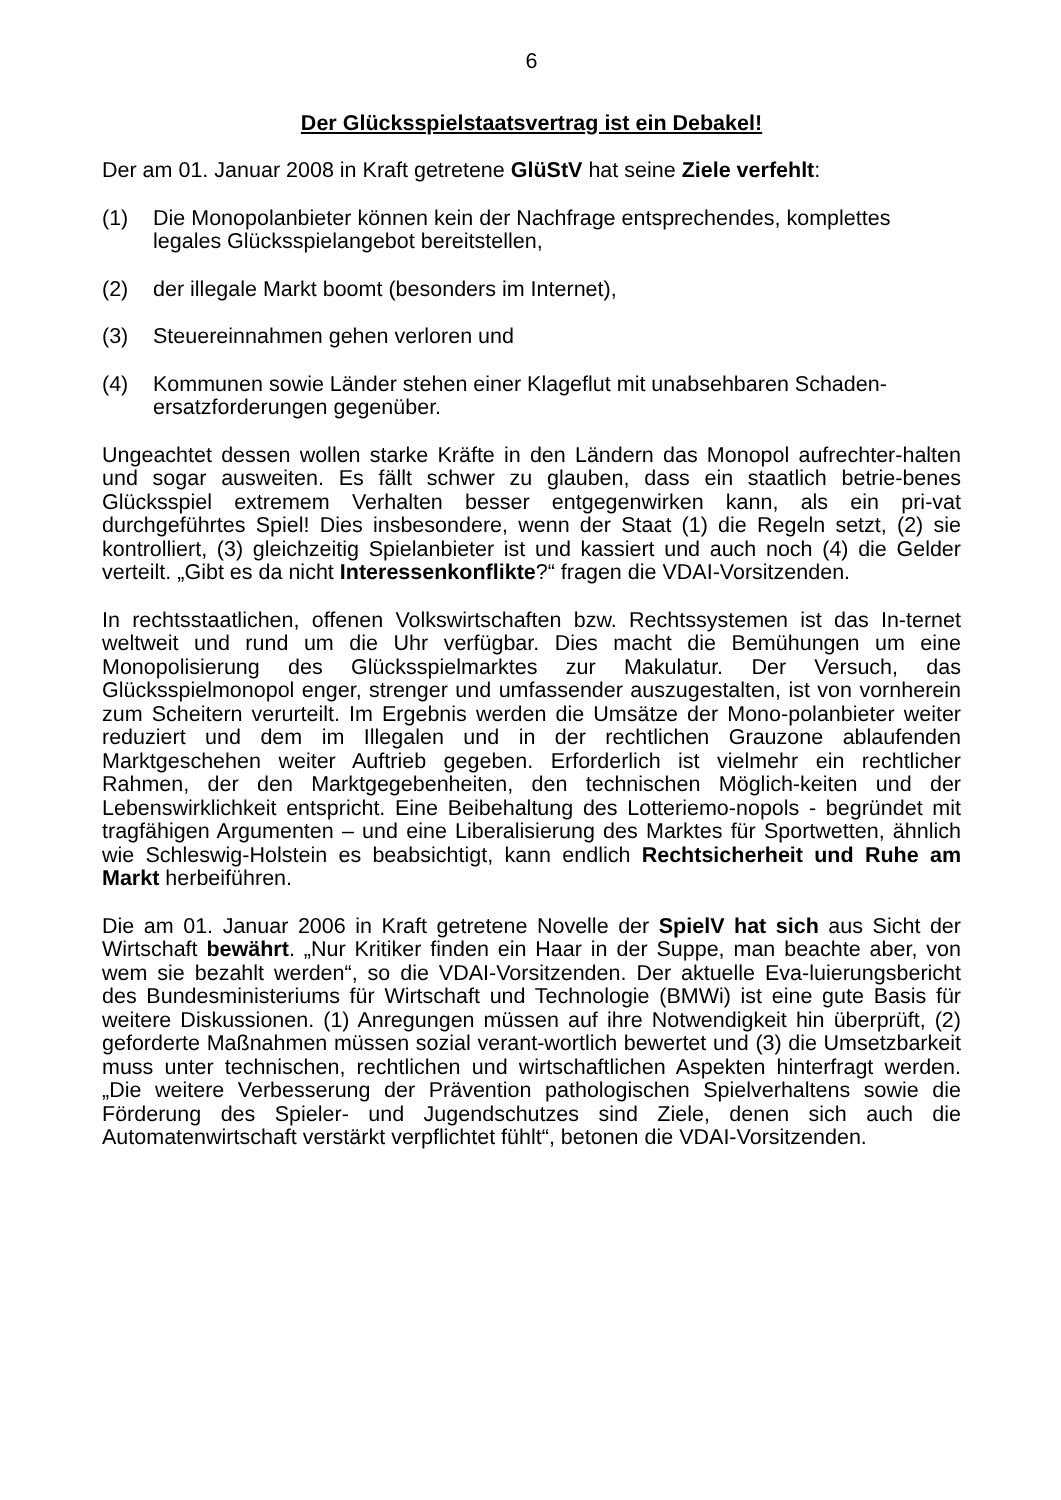6
Der Glücksspielstaatsvertrag ist ein Debakel!
Der am 01. Januar 2008 in Kraft getretene GlüStV hat seine Ziele verfehlt:
(1) Die Monopolanbieter können kein der Nachfrage entsprechendes, komplettes legales Glücksspielangebot bereitstellen,
(2) der illegale Markt boomt (besonders im Internet),
(3) Steuereinnahmen gehen verloren und
(4) Kommunen sowie Länder stehen einer Klageflut mit unabsehbaren Schaden-ersatzforderungen gegenüber.
Ungeachtet dessen wollen starke Kräfte in den Ländern das Monopol aufrechter-halten und sogar ausweiten. Es fällt schwer zu glauben, dass ein staatlich betrie-benes Glücksspiel extremem Verhalten besser entgegenwirken kann, als ein pri-vat durchgeführtes Spiel! Dies insbesondere, wenn der Staat (1) die Regeln setzt, (2) sie kontrolliert, (3) gleichzeitig Spielanbieter ist und kassiert und auch noch (4) die Gelder verteilt. „Gibt es da nicht Interessenkonflikte?“ fragen die VDAI-Vorsitzenden.
In rechtsstaatlichen, offenen Volkswirtschaften bzw. Rechtssystemen ist das In-ternet weltweit und rund um die Uhr verfügbar. Dies macht die Bemühungen um eine Monopolisierung des Glücksspielmarktes zur Makulatur. Der Versuch, das Glücksspielmonopol enger, strenger und umfassender auszugestalten, ist von vornherein zum Scheitern verurteilt. Im Ergebnis werden die Umsätze der Mono-polanbieter weiter reduziert und dem im Illegalen und in der rechtlichen Grauzone ablaufenden Marktgeschehen weiter Auftrieb gegeben. Erforderlich ist vielmehr ein rechtlicher Rahmen, der den Marktgegebenheiten, den technischen Möglich-keiten und der Lebenswirklichkeit entspricht. Eine Beibehaltung des Lotteriemo-nopols - begründet mit tragfähigen Argumenten – und eine Liberalisierung des Marktes für Sportwetten, ähnlich wie Schleswig-Holstein es beabsichtigt, kann endlich Rechtsicherheit und Ruhe am Markt herbeiführen.
Die am 01. Januar 2006 in Kraft getretene Novelle der SpielV hat sich aus Sicht der Wirtschaft bewährt. „Nur Kritiker finden ein Haar in der Suppe, man beachte aber, von wem sie bezahlt werden“, so die VDAI-Vorsitzenden. Der aktuelle Eva-luierungsbericht des Bundesministeriums für Wirtschaft und Technologie (BMWi) ist eine gute Basis für weitere Diskussionen. (1) Anregungen müssen auf ihre Notwendigkeit hin überprüft, (2) geforderte Maßnahmen müssen sozial verant-wortlich bewertet und (3) die Umsetzbarkeit muss unter technischen, rechtlichen und wirtschaftlichen Aspekten hinterfragt werden. „Die weitere Verbesserung der Prävention pathologischen Spielverhaltens sowie die Förderung des Spieler- und Jugendschutzes sind Ziele, denen sich auch die Automatenwirtschaft verstärkt verpflichtet fühlt“, betonen die VDAI-Vorsitzenden.